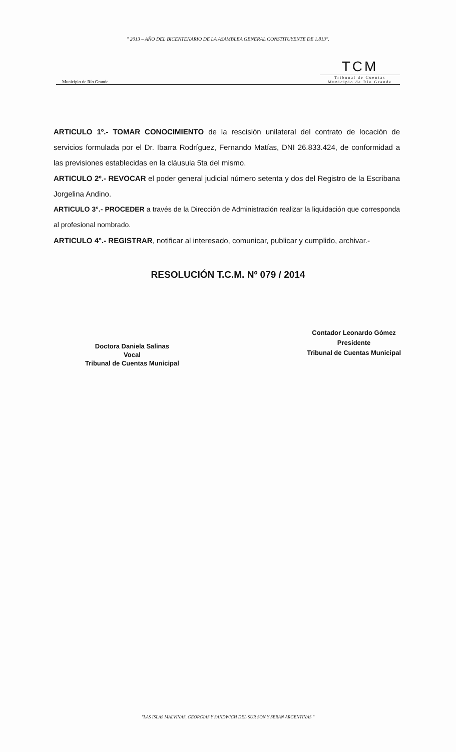" 2013 – AÑO DEL BICENTENARIO DE LA ASAMBLEA GENERAL CONSTITUYENTE DE 1.813".
Municipio de Río Grande
TCM
Tribunal de Cuentas
Municipio de Río Grande
ARTICULO 1º.- TOMAR CONOCIMIENTO de la rescisión unilateral del contrato de locación de servicios formulada por el Dr. Ibarra Rodríguez, Fernando Matías, DNI 26.833.424, de conformidad a las previsiones establecidas en la cláusula 5ta del mismo.
ARTICULO 2º.- REVOCAR el poder general judicial número setenta y dos del Registro de la Escribana Jorgelina Andino.
ARTICULO 3°.- PROCEDER a través de la Dirección de Administración realizar la liquidación que corresponda al profesional nombrado.
ARTICULO 4°.- REGISTRAR, notificar al interesado, comunicar, publicar y cumplido, archivar.-
RESOLUCIÓN T.C.M. Nº 079 / 2014
Doctora Daniela Salinas
Vocal
Tribunal de Cuentas Municipal
Contador Leonardo Gómez
Presidente
Tribunal de Cuentas Municipal
"LAS ISLAS MALVINAS, GEORGIAS Y SANDWICH DEL SUR SON Y SERAN ARGENTINAS "